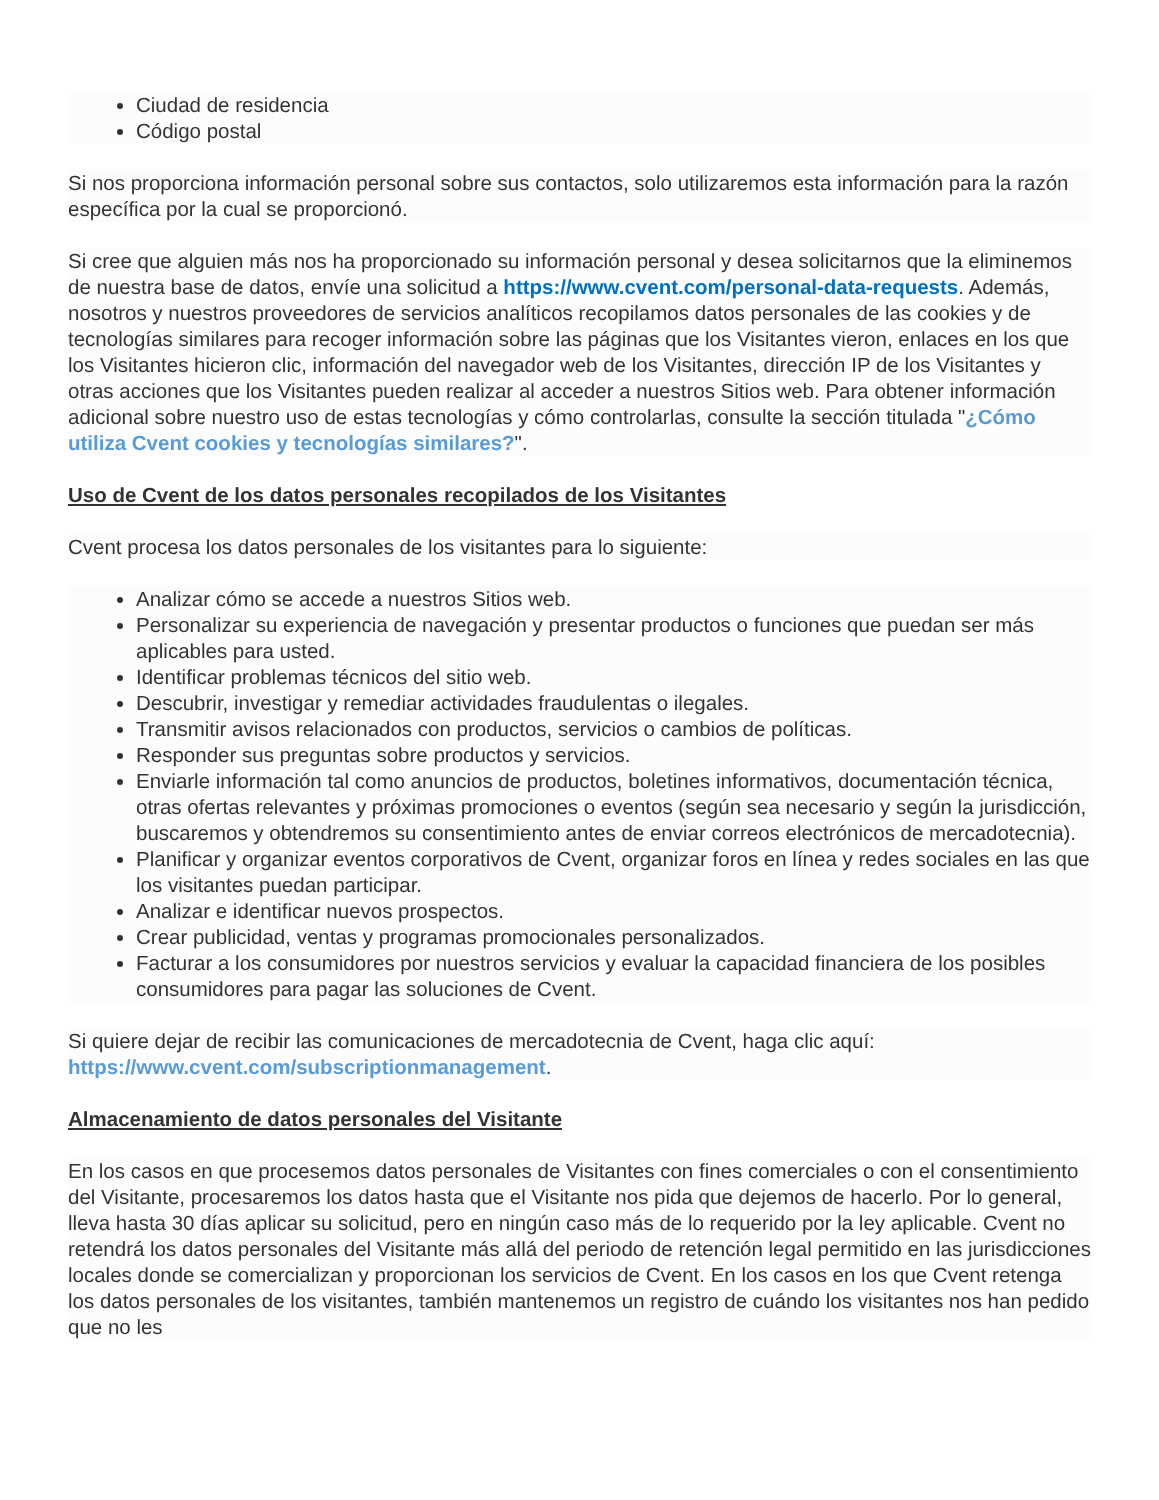Ciudad de residencia
Código postal
Si nos proporciona información personal sobre sus contactos, solo utilizaremos esta información para la razón específica por la cual se proporcionó.
Si cree que alguien más nos ha proporcionado su información personal y desea solicitarnos que la eliminemos de nuestra base de datos, envíe una solicitud a https://www.cvent.com/personal-data-requests. Además, nosotros y nuestros proveedores de servicios analíticos recopilamos datos personales de las cookies y de tecnologías similares para recoger información sobre las páginas que los Visitantes vieron, enlaces en los que los Visitantes hicieron clic, información del navegador web de los Visitantes, dirección IP de los Visitantes y otras acciones que los Visitantes pueden realizar al acceder a nuestros Sitios web. Para obtener información adicional sobre nuestro uso de estas tecnologías y cómo controlarlas, consulte la sección titulada "¿Cómo utiliza Cvent cookies y tecnologías similares?".
Uso de Cvent de los datos personales recopilados de los Visitantes
Cvent procesa los datos personales de los visitantes para lo siguiente:
Analizar cómo se accede a nuestros Sitios web.
Personalizar su experiencia de navegación y presentar productos o funciones que puedan ser más aplicables para usted.
Identificar problemas técnicos del sitio web.
Descubrir, investigar y remediar actividades fraudulentas o ilegales.
Transmitir avisos relacionados con productos, servicios o cambios de políticas.
Responder sus preguntas sobre productos y servicios.
Enviarle información tal como anuncios de productos, boletines informativos, documentación técnica, otras ofertas relevantes y próximas promociones o eventos (según sea necesario y según la jurisdicción, buscaremos y obtendremos su consentimiento antes de enviar correos electrónicos de mercadotecnia).
Planificar y organizar eventos corporativos de Cvent, organizar foros en línea y redes sociales en las que los visitantes puedan participar.
Analizar e identificar nuevos prospectos.
Crear publicidad, ventas y programas promocionales personalizados.
Facturar a los consumidores por nuestros servicios y evaluar la capacidad financiera de los posibles consumidores para pagar las soluciones de Cvent.
Si quiere dejar de recibir las comunicaciones de mercadotecnia de Cvent, haga clic aquí: https://www.cvent.com/subscriptionmanagement.
Almacenamiento de datos personales del Visitante
En los casos en que procesemos datos personales de Visitantes con fines comerciales o con el consentimiento del Visitante, procesaremos los datos hasta que el Visitante nos pida que dejemos de hacerlo. Por lo general, lleva hasta 30 días aplicar su solicitud, pero en ningún caso más de lo requerido por la ley aplicable. Cvent no retendrá los datos personales del Visitante más allá del periodo de retención legal permitido en las jurisdicciones locales donde se comercializan y proporcionan los servicios de Cvent. En los casos en los que Cvent retenga los datos personales de los visitantes, también mantenemos un registro de cuándo los visitantes nos han pedido que no les